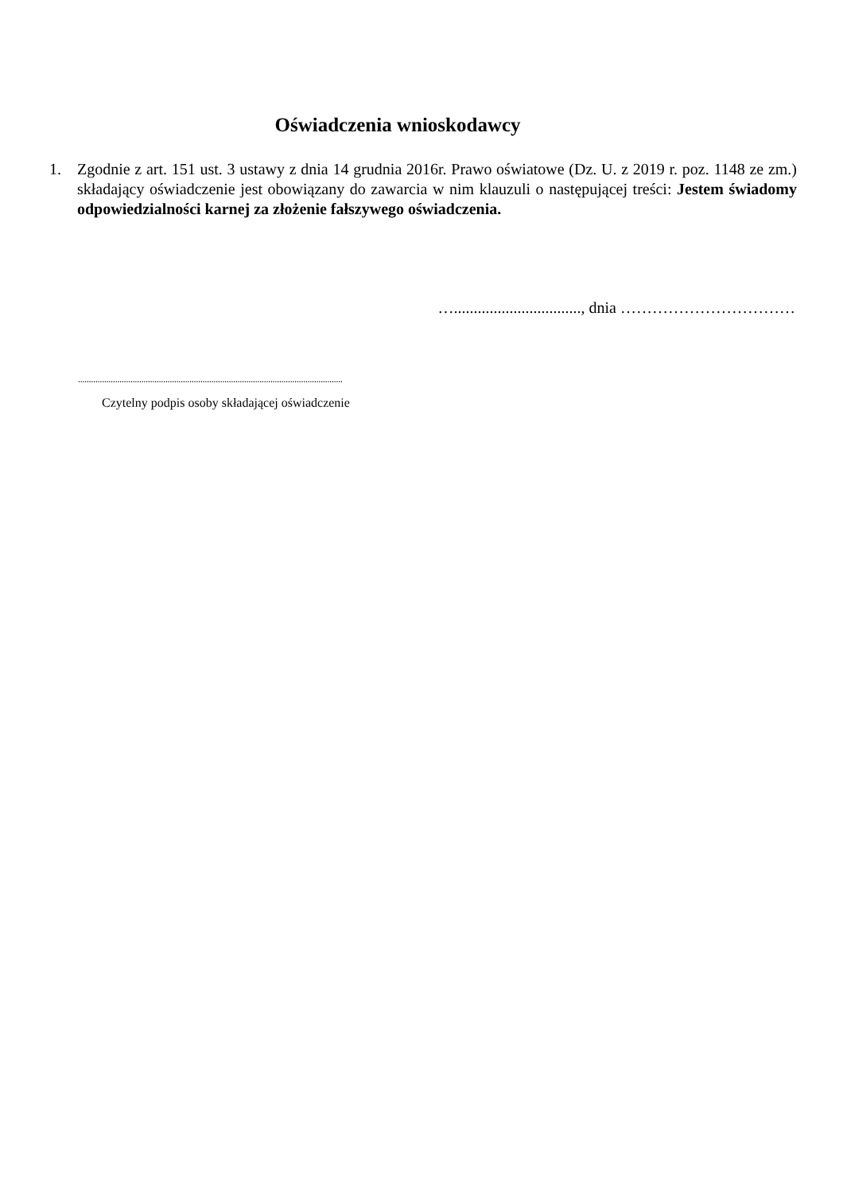Oświadczenia wnioskodawcy
1. Zgodnie z art. 151 ust. 3 ustawy z dnia 14 grudnia 2016r. Prawo oświatowe (Dz. U. z 2019 r. poz. 1148 ze zm.) składający oświadczenie jest obowiązany do zawarcia w nim klauzuli o następującej treści: Jestem świadomy odpowiedzialności karnej za złożenie fałszywego oświadczenia.
…................................, dnia ……………………………
.........................................................................................................................
Czytelny podpis osoby składającej oświadczenie